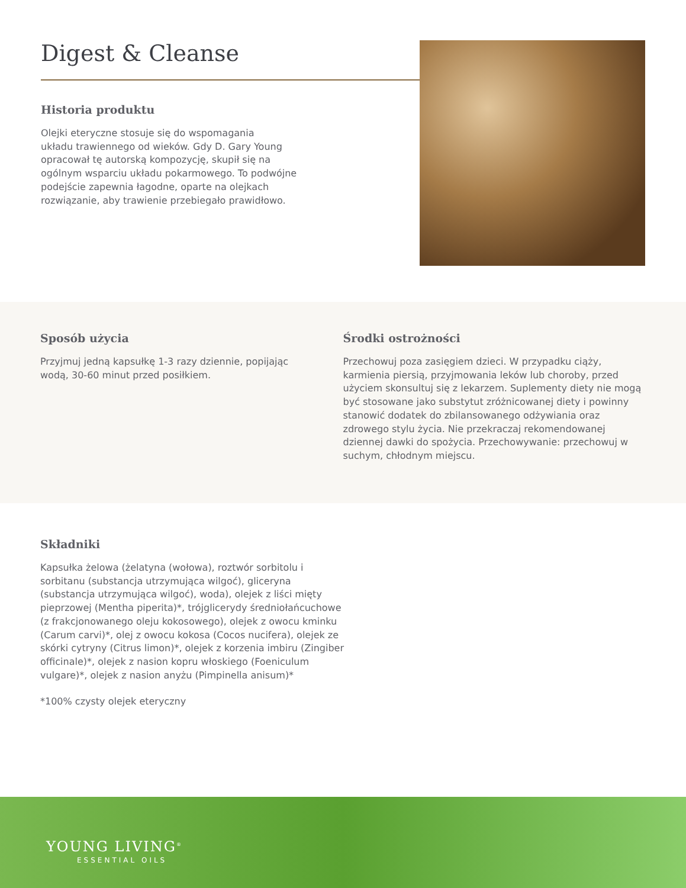Digest & Cleanse
Historia produktu
Olejki eteryczne stosuje się do wspomagania
układu trawiennego od wieków. Gdy D. Gary Young
opracował tę autorską kompozycję, skupił się na
ogólnym wsparciu układu pokarmowego. To podwójne
podejście zapewnia łagodne, oparte na olejkach
rozwiązanie, aby trawienie przebiegało prawidłowo.
Sposób użycia
Przyjmuj jedną kapsułkę 1-3 razy dziennie, popijając
wodą, 30-60 minut przed posiłkiem.
Środki ostrożności
Przechowuj poza zasięgiem dzieci. W przypadku ciąży, karmienia piersią, przyjmowania leków lub choroby, przed użyciem skonsultuj się z lekarzem. Suplementy diety nie mogą być stosowane jako substytut zróżnicowanej diety i powinny stanowić dodatek do zbilansowanego odżywiania oraz zdrowego stylu życia. Nie przekraczaj rekomendowanej dziennej dawki do spożycia. Przechowywanie: przechowuj w suchym, chłodnym miejscu.
Składniki
Kapsułka żelowa (żelatyna (wołowa), roztwór sorbitolu i sorbitanu (substancja utrzymująca wilgoć), gliceryna (substancja utrzymująca wilgoć), woda), olejek z liści mięty pieprzowej (Mentha piperita)*, trójglicerydy średniołańcuchowe (z frakcjonowanego oleju kokosowego), olejek z owocu kminku (Carum carvi)*, olej z owocu kokosa (Cocos nucifera), olejek ze skórki cytryny (Citrus limon)*, olejek z korzenia imbiru (Zingiber officinale)*, olejek z nasion kopru włoskiego (Foeniculum vulgare)*, olejek z nasion anyżu (Pimpinella anisum)*
*100% czysty olejek eteryczny
YOUNG LIVING<sup>®</sup>
ESSENTIAL OILS